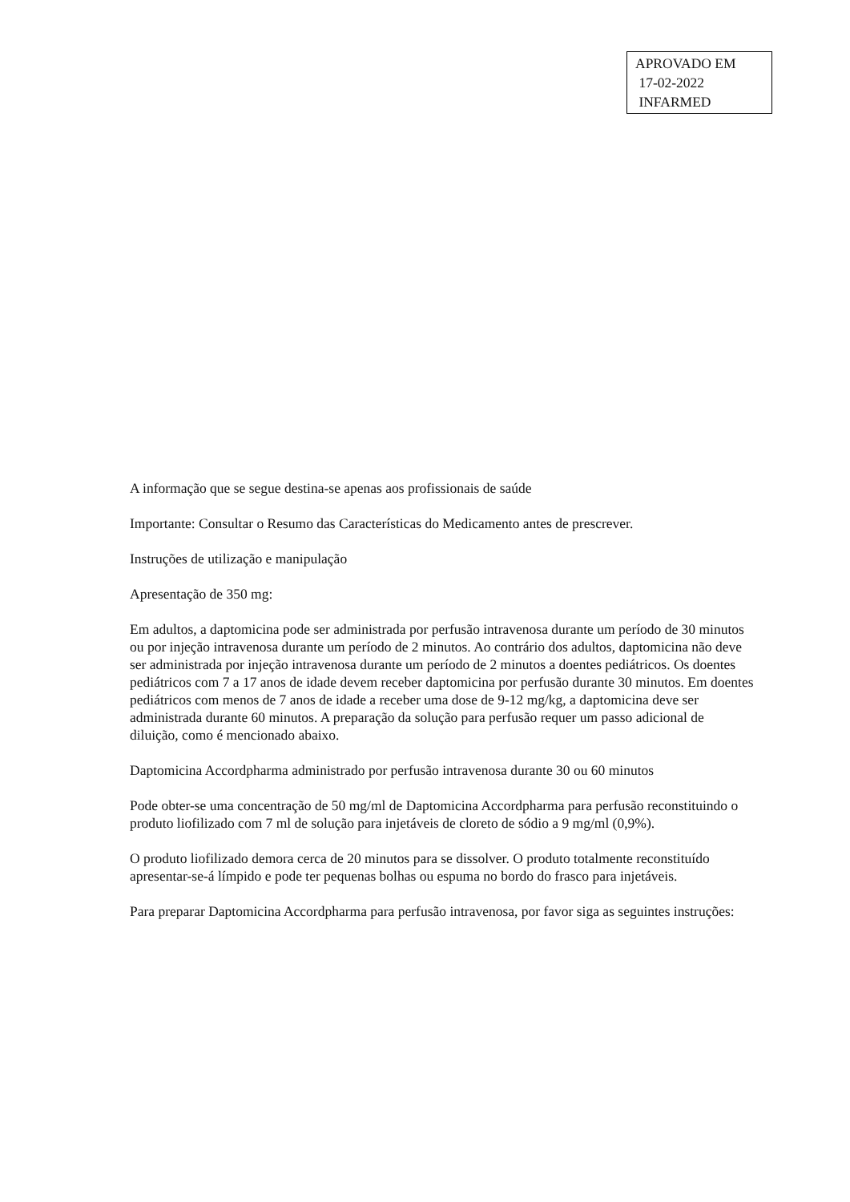APROVADO EM
17-02-2022
INFARMED
A informação que se segue destina-se apenas aos profissionais de saúde
Importante: Consultar o Resumo das Características do Medicamento antes de prescrever.
Instruções de utilização e manipulação
Apresentação de 350 mg:
Em adultos, a daptomicina pode ser administrada por perfusão intravenosa durante um período de 30 minutos ou por injeção intravenosa durante um período de 2 minutos. Ao contrário dos adultos, daptomicina não deve ser administrada por injeção intravenosa durante um período de 2 minutos a doentes pediátricos. Os doentes pediátricos com 7 a 17 anos de idade devem receber daptomicina por perfusão durante 30 minutos. Em doentes pediátricos com menos de 7 anos de idade a receber uma dose de 9-12 mg/kg, a daptomicina deve ser administrada durante 60 minutos. A preparação da solução para perfusão requer um passo adicional de diluição, como é mencionado abaixo.
Daptomicina Accordpharma administrado por perfusão intravenosa durante 30 ou 60 minutos
Pode obter-se uma concentração de 50 mg/ml de Daptomicina Accordpharma para perfusão reconstituindo o produto liofilizado com 7 ml de solução para injetáveis de cloreto de sódio a 9 mg/ml (0,9%).
O produto liofilizado demora cerca de 20 minutos para se dissolver. O produto totalmente reconstituído apresentar-se-á límpido e pode ter pequenas bolhas ou espuma no bordo do frasco para injetáveis.
Para preparar Daptomicina Accordpharma para perfusão intravenosa, por favor siga as seguintes instruções: